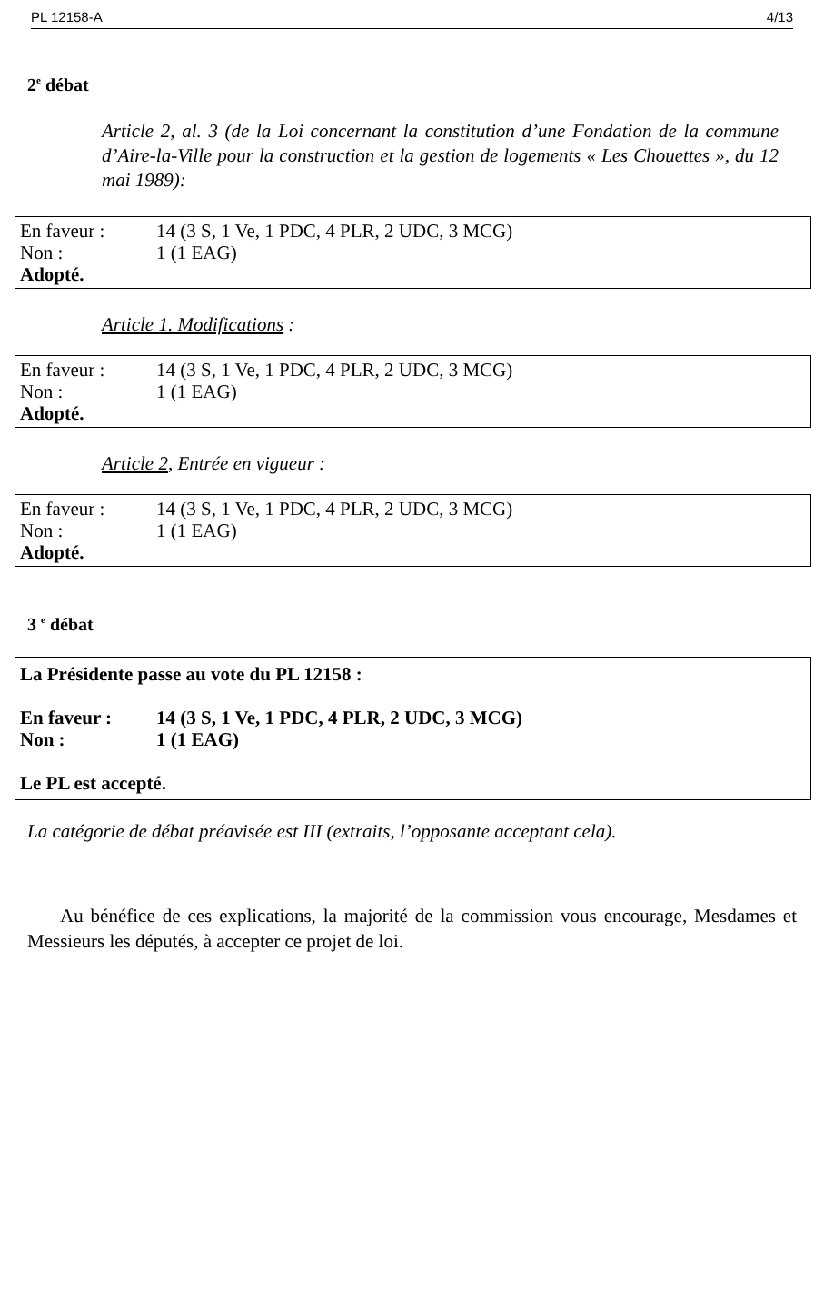PL 12158-A 4/13
2<sup>e</sup> débat
Article 2, al. 3 (de la Loi concernant la constitution d’une Fondation de la commune d’Aire-la-Ville pour la construction et la gestion de logements « Les Chouettes », du 12 mai 1989):
| En faveur : | 14 (3 S, 1 Ve, 1 PDC, 4 PLR, 2 UDC, 3 MCG) |
| Non : | 1 (1 EAG) |
Adopté.
Article 1. Modifications :
| En faveur : | 14 (3 S, 1 Ve, 1 PDC, 4 PLR, 2 UDC, 3 MCG) |
| Non : | 1 (1 EAG) |
Adopté.
Article 2, Entrée en vigueur :
| En faveur : | 14 (3 S, 1 Ve, 1 PDC, 4 PLR, 2 UDC, 3 MCG) |
| Non : | 1 (1 EAG) |
Adopté.
3 <sup>e</sup> débat
La Présidente passe au vote du PL 12158 :
| En faveur : | 14 (3 S, 1 Ve, 1 PDC, 4 PLR, 2 UDC, 3 MCG) |
| Non : | 1 (1 EAG) |
Le PL est accepté.
La catégorie de débat préavisée est III (extraits, l’opposante acceptant cela).
Au bénéfice de ces explications, la majorité de la commission vous encourage, Mesdames et Messieurs les députés, à accepter ce projet de loi.